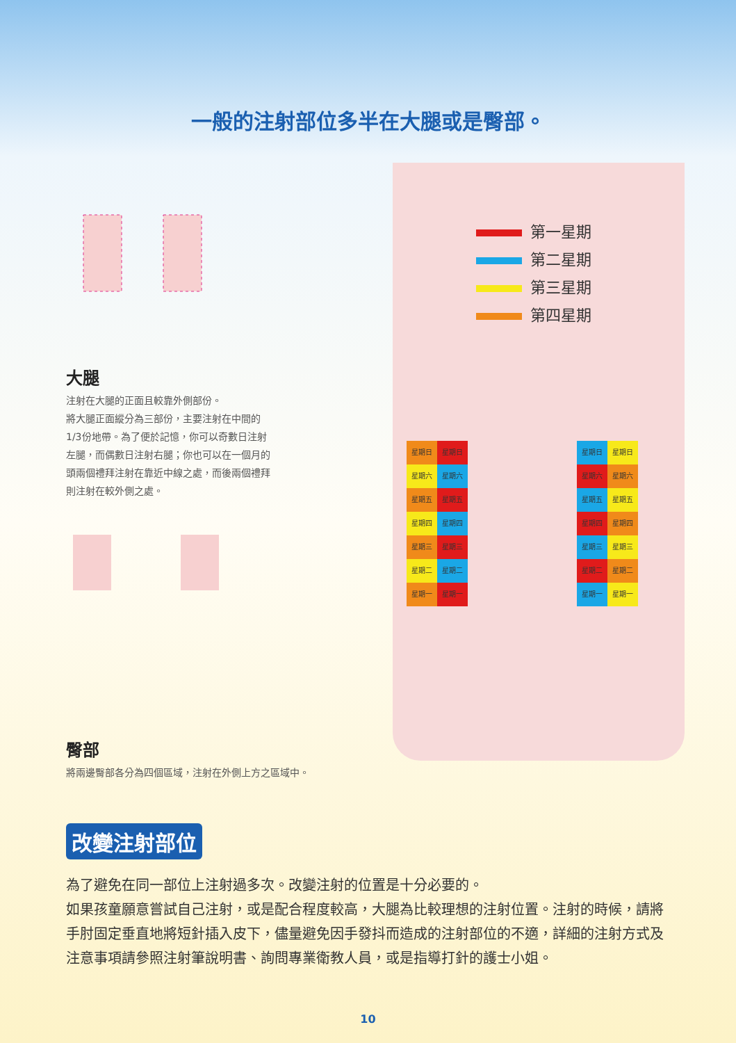一般的注射部位多半在大腿或是臀部。
大腿
注射在大腿的正面且較靠外側部份。
將大腿正面縱分為三部份，主要注射在中間的
1/3份地帶。為了便於記憶，你可以奇數日注射
左腿，而偶數日注射右腿；你也可以在一個月的
頭兩個禮拜注射在靠近中線之處，而後兩個禮拜
則注射在較外側之處。
臀部
將兩邊臀部各分為四個區域，注射在外側上方之區域中。
第一星期
第二星期
第三星期
第四星期
星期日 星期日 星期六 星期六 星期五 星期五 星期四 星期四 星期三 星期三 星期二 星期二 星期一 星期一
星期日 星期日 星期六 星期六 星期五 星期五 星期四 星期四 星期三 星期三 星期二 星期二 星期一 星期一
改變注射部位
為了避免在同一部位上注射過多次。改變注射的位置是十分必要的。
如果孩童願意嘗試自己注射，或是配合程度較高，大腿為比較理想的注射位置。注射的時候，請將手肘固定垂直地將短針插入皮下，儘量避免因手發抖而造成的注射部位的不適，詳細的注射方式及注意事項請參照注射筆說明書、詢問專業衛教人員，或是指導打針的護士小姐。
10